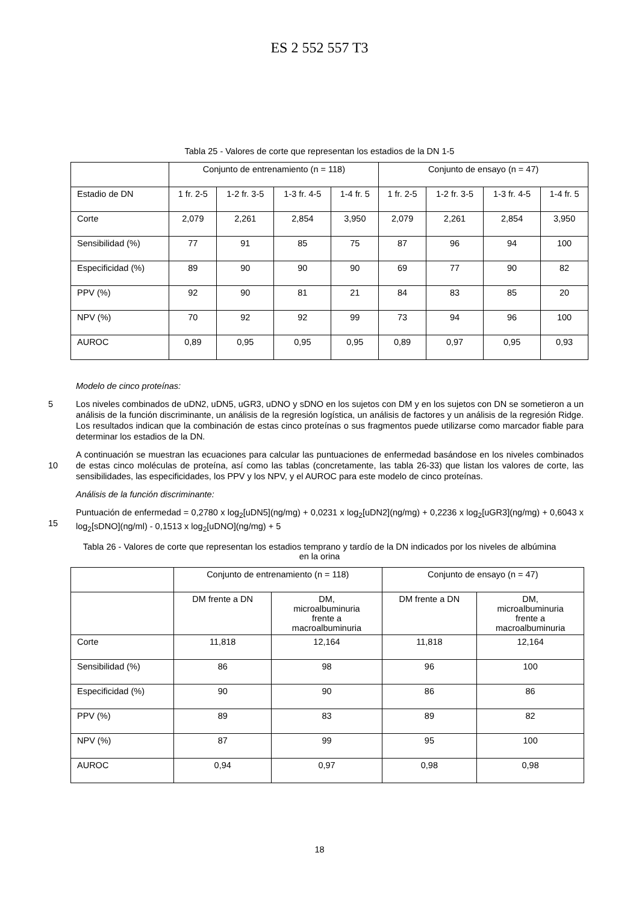ES 2 552 557 T3
Tabla 25 - Valores de corte que representan los estadios de la DN 1-5
| | Conjunto de entrenamiento (n = 118) | | | | Conjunto de ensayo (n = 47) | | | |
| Estadio de DN | 1 fr. 2-5 | 1-2 fr. 3-5 | 1-3 fr. 4-5 | 1-4 fr. 5 | 1 fr. 2-5 | 1-2 fr. 3-5 | 1-3 fr. 4-5 | 1-4 fr. 5 |
| Corte | 2,079 | 2,261 | 2,854 | 3,950 | 2,079 | 2,261 | 2,854 | 3,950 |
| Sensibilidad (%) | 77 | 91 | 85 | 75 | 87 | 96 | 94 | 100 |
| Especificidad (%) | 89 | 90 | 90 | 90 | 69 | 77 | 90 | 82 |
| PPV (%) | 92 | 90 | 81 | 21 | 84 | 83 | 85 | 20 |
| NPV (%) | 70 | 92 | 92 | 99 | 73 | 94 | 96 | 100 |
| AUROC | 0,89 | 0,95 | 0,95 | 0,95 | 0,89 | 0,97 | 0,95 | 0,93 |
Modelo de cinco proteínas:
5 Los niveles combinados de uDN2, uDN5, uGR3, uDNO y sDNO en los sujetos con DM y en los sujetos con DN se sometieron a un análisis de la función discriminante, un análisis de la regresión logística, un análisis de factores y un análisis de la regresión Ridge. Los resultados indican que la combinación de estas cinco proteínas o sus fragmentos puede utilizarse como marcador fiable para determinar los estadios de la DN.
10 A continuación se muestran las ecuaciones para calcular las puntuaciones de enfermedad basándose en los niveles combinados de estas cinco moléculas de proteína, así como las tablas (concretamente, las tabla 26-33) que listan los valores de corte, las sensibilidades, las especificidades, los PPV y los NPV, y el AUROC para este modelo de cinco proteínas.
Análisis de la función discriminante:
15 Puntuación de enfermedad = 0,2780 x log<sub>2</sub>[uDN5](ng/mg) + 0,0231 x log<sub>2</sub>[uDN2](ng/mg) + 0,2236 x log<sub>2</sub>[uGR3](ng/mg) + 0,6043 x log<sub>2</sub>[sDNO](ng/ml) - 0,1513 x log<sub>2</sub>[uDNO](ng/mg) + 5
Tabla 26 - Valores de corte que representan los estadios temprano y tardío de la DN indicados por los niveles de albúmina en la orina
| | Conjunto de entrenamiento (n = 118) | | Conjunto de ensayo (n = 47) | |
| | DM frente a DN | DM, microalbuminuria frente a macroalbuminuria | DM frente a DN | DM, microalbuminuria frente a macroalbuminuria |
| Corte | 11,818 | 12,164 | 11,818 | 12,164 |
| Sensibilidad (%) | 86 | 98 | 96 | 100 |
| Especificidad (%) | 90 | 90 | 86 | 86 |
| PPV (%) | 89 | 83 | 89 | 82 |
| NPV (%) | 87 | 99 | 95 | 100 |
| AUROC | 0,94 | 0,97 | 0,98 | 0,98 |
18